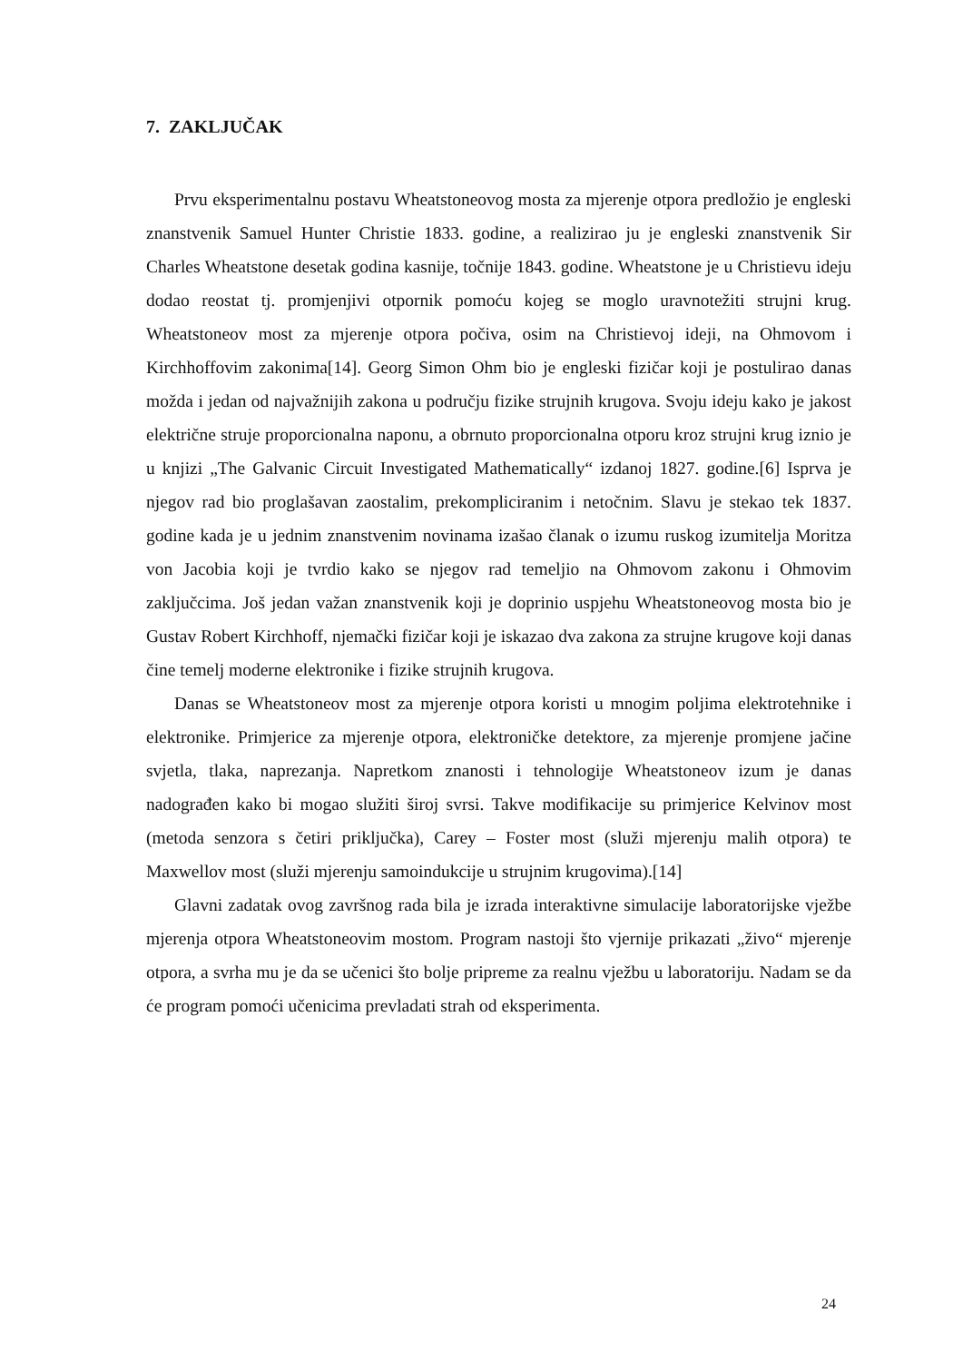7. ZAKLJUČAK
Prvu eksperimentalnu postavu Wheatstoneovog mosta za mjerenje otpora predložio je engleski znanstvenik Samuel Hunter Christie 1833. godine, a realizirao ju je engleski znanstvenik Sir Charles Wheatstone desetak godina kasnije, točnije 1843. godine. Wheatstone je u Christievu ideju dodao reostat tj. promjenjivi otpornik pomoću kojeg se moglo uravnotežiti strujni krug. Wheatstoneov most za mjerenje otpora počiva, osim na Christievoj ideji, na Ohmovom i Kirchhoffovim zakonima[14]. Georg Simon Ohm bio je engleski fizičar koji je postulirao danas možda i jedan od najvažnijih zakona u području fizike strujnih krugova. Svoju ideju kako je jakost električne struje proporcionalna naponu, a obrnuto proporcionalna otporu kroz strujni krug iznio je u knjizi „The Galvanic Circuit Investigated Mathematically“ izdanoj 1827. godine.[6] Isprva je njegov rad bio proglašavan zaostalim, prekompliciranim i netočnim. Slavu je stekao tek 1837. godine kada je u jednim znanstvenim novinama izašao članak o izumu ruskog izumitelja Moritza von Jacobia koji je tvrdio kako se njegov rad temeljio na Ohmovom zakonu i Ohmovim zaključcima. Još jedan važan znanstvenik koji je doprinio uspjehu Wheatstoneovog mosta bio je Gustav Robert Kirchhoff, njemački fizičar koji je iskazao dva zakona za strujne krugove koji danas čine temelj moderne elektronike i fizike strujnih krugova.
Danas se Wheatstoneov most za mjerenje otpora koristi u mnogim poljima elektrotehnike i elektronike. Primjerice za mjerenje otpora, elektroničke detektore, za mjerenje promjene jačine svjetla, tlaka, naprezanja. Napretkom znanosti i tehnologije Wheatstoneov izum je danas nadograđen kako bi mogao služiti široj svrsi. Takve modifikacije su primjerice Kelvinov most (metoda senzora s četiri priključka), Carey – Foster most (služi mjerenju malih otpora) te Maxwellov most (služi mjerenju samoindukcije u strujnim krugovima).[14]
Glavni zadatak ovog završnog rada bila je izrada interaktivne simulacije laboratorijske vježbe mjerenja otpora Wheatstoneovim mostom. Program nastoji što vjernije prikazati „živo“ mjerenje otpora, a svrha mu je da se učenici što bolje pripreme za realnu vježbu u laboratoriju. Nadam se da će program pomoći učenicima prevladati strah od eksperimenta.
24